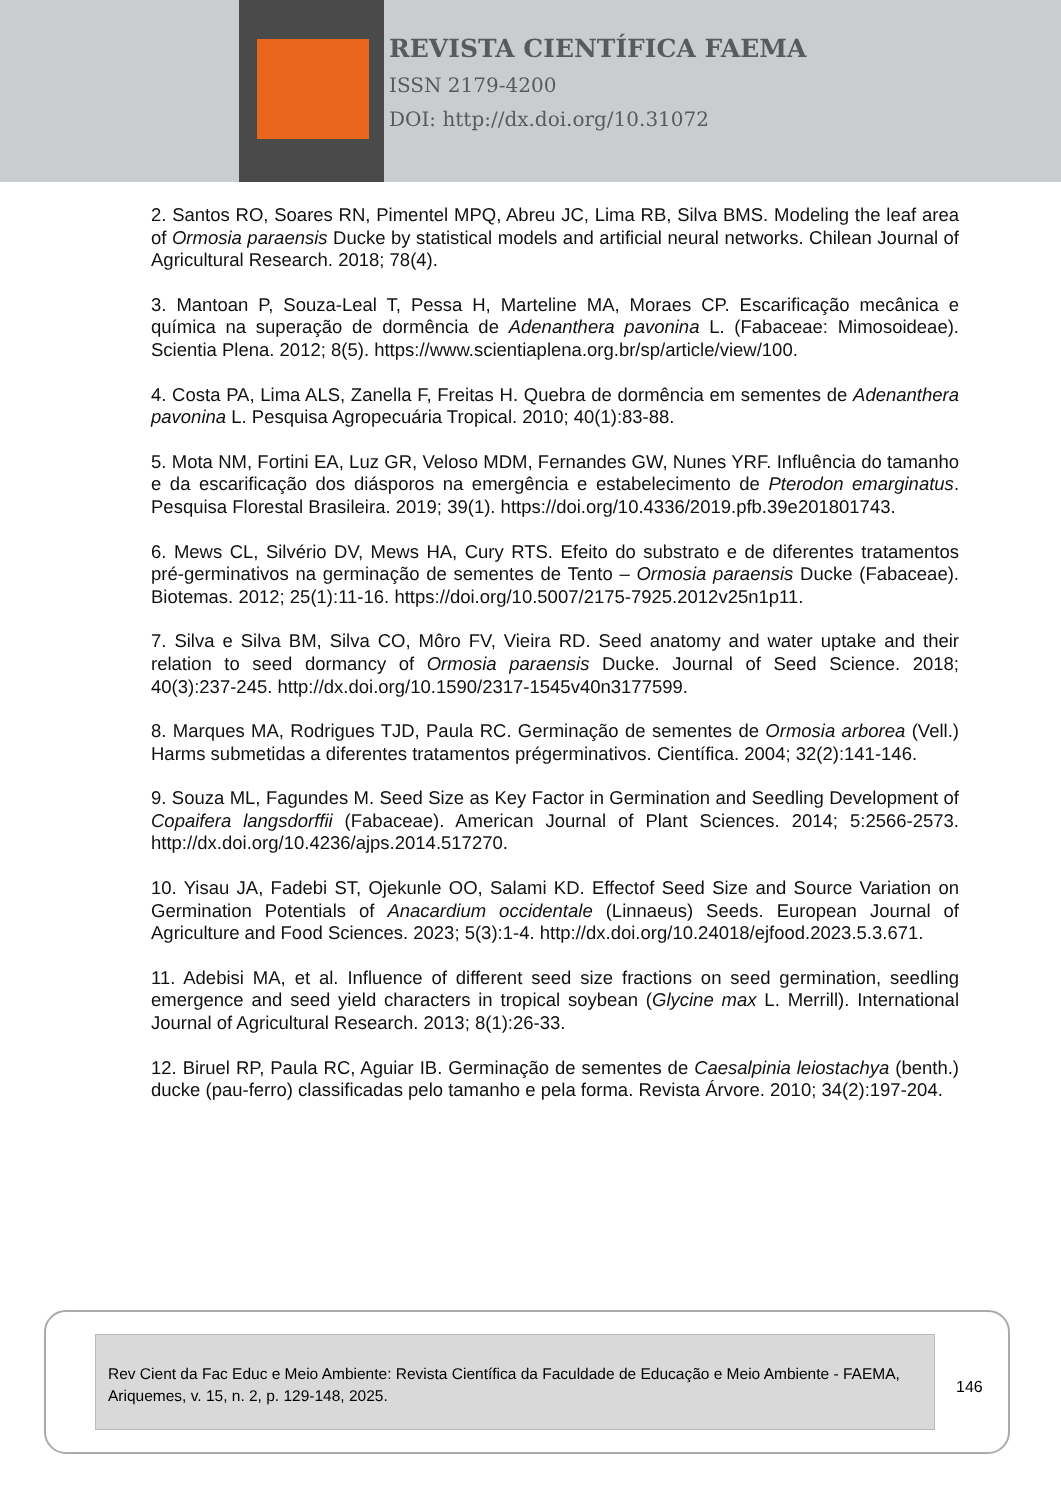REVISTA CIENTÍFICA FAEMA
ISSN 2179-4200
DOI: http://dx.doi.org/10.31072
2. Santos RO, Soares RN, Pimentel MPQ, Abreu JC, Lima RB, Silva BMS. Modeling the leaf area of Ormosia paraensis Ducke by statistical models and artificial neural networks. Chilean Journal of Agricultural Research. 2018; 78(4).
3. Mantoan P, Souza-Leal T, Pessa H, Marteline MA, Moraes CP. Escarificação mecânica e química na superação de dormência de Adenanthera pavonina L. (Fabaceae: Mimosoideae). Scientia Plena. 2012; 8(5). https://www.scientiaplena.org.br/sp/article/view/100.
4. Costa PA, Lima ALS, Zanella F, Freitas H. Quebra de dormência em sementes de Adenanthera pavonina L. Pesquisa Agropecuária Tropical. 2010; 40(1):83-88.
5. Mota NM, Fortini EA, Luz GR, Veloso MDM, Fernandes GW, Nunes YRF. Influência do tamanho e da escarificação dos diásporos na emergência e estabelecimento de Pterodon emarginatus. Pesquisa Florestal Brasileira. 2019; 39(1). https://doi.org/10.4336/2019.pfb.39e201801743.
6. Mews CL, Silvério DV, Mews HA, Cury RTS. Efeito do substrato e de diferentes tratamentos pré-germinativos na germinação de sementes de Tento – Ormosia paraensis Ducke (Fabaceae). Biotemas. 2012; 25(1):11-16. https://doi.org/10.5007/2175-7925.2012v25n1p11.
7. Silva e Silva BM, Silva CO, Môro FV, Vieira RD. Seed anatomy and water uptake and their relation to seed dormancy of Ormosia paraensis Ducke. Journal of Seed Science. 2018; 40(3):237-245. http://dx.doi.org/10.1590/2317-1545v40n3177599.
8. Marques MA, Rodrigues TJD, Paula RC. Germinação de sementes de Ormosia arborea (Vell.) Harms submetidas a diferentes tratamentos prégerminativos. Científica. 2004; 32(2):141-146.
9. Souza ML, Fagundes M. Seed Size as Key Factor in Germination and Seedling Development of Copaifera langsdorffii (Fabaceae). American Journal of Plant Sciences. 2014; 5:2566-2573. http://dx.doi.org/10.4236/ajps.2014.517270.
10. Yisau JA, Fadebi ST, Ojekunle OO, Salami KD. Effectof Seed Size and Source Variation on Germination Potentials of Anacardium occidentale (Linnaeus) Seeds. European Journal of Agriculture and Food Sciences. 2023; 5(3):1-4. http://dx.doi.org/10.24018/ejfood.2023.5.3.671.
11. Adebisi MA, et al. Influence of different seed size fractions on seed germination, seedling emergence and seed yield characters in tropical soybean (Glycine max L. Merrill). International Journal of Agricultural Research. 2013; 8(1):26-33.
12. Biruel RP, Paula RC, Aguiar IB. Germinação de sementes de Caesalpinia leiostachya (benth.) ducke (pau-ferro) classificadas pelo tamanho e pela forma. Revista Árvore. 2010; 34(2):197-204.
Rev Cient da Fac Educ e Meio Ambiente: Revista Científica da Faculdade de Educação e Meio Ambiente - FAEMA, Ariquemes, v. 15, n. 2, p. 129-148, 2025.
146